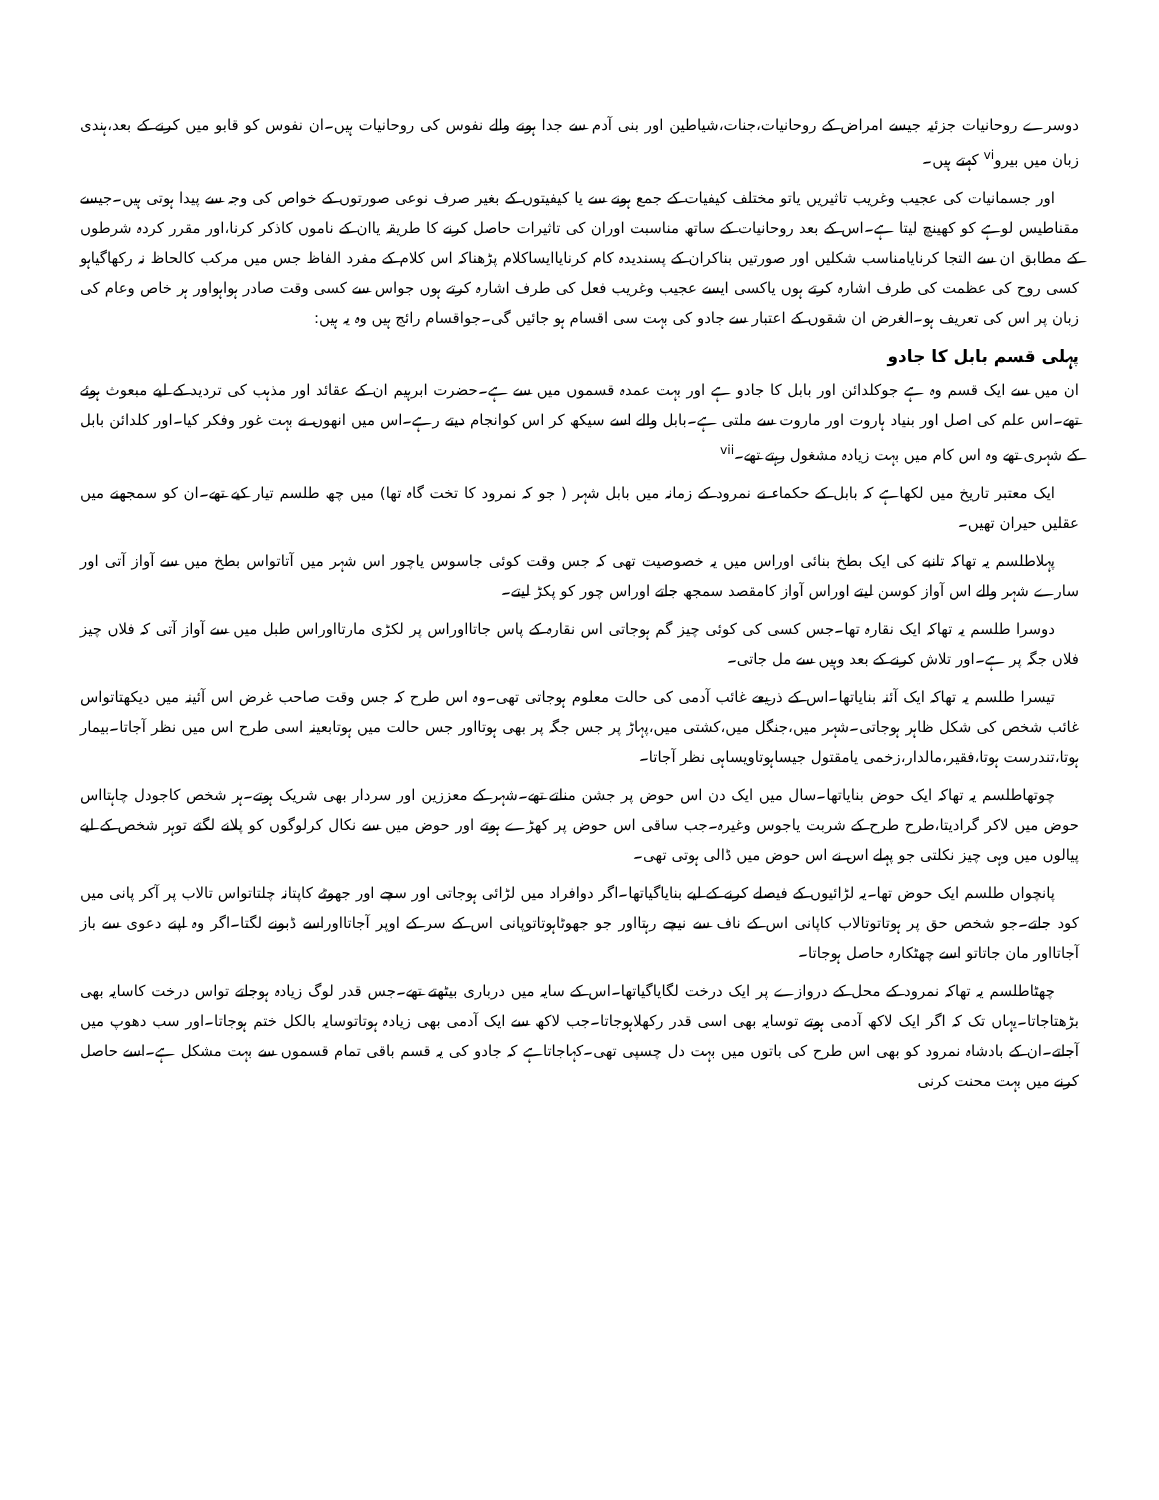دوسرے روحانیات جزئیہ جیسے امراض کے روحانیات،جنات،شیاطین اور بنی آدم سے جدا ہونے والے نفوس کی روحانیات ہیں۔ان نفوس کو قابو میں کرنے کے بعد،ہندی زبان میں بیرو<sup>vi</sup> کہتے ہیں۔
اور جسمانیات کی عجیب وغریب تاثیریں یاتو مختلف کیفیات کے جمع ہونے سے یا کیفیتوں کے بغیر صرف نوعی صورتوں کے خواص کی وجہ سے پیدا ہوتی ہیں۔جیسے مقناطیس لوہے کو کھینچ لیتا ہے۔اس کے بعد روحانیات کے ساتھ مناسبت اوران کی تاثیرات حاصل کرنے کا طریقہ یاان کے ناموں کاذکر کرنا،اور مقرر کردہ شرطوں کے مطابق ان سے التجا کرنایامناسب شکلیں اور صورتیں بناکران کے پسندیدہ کام کرنایاایساکلام پڑھناکہ اس کلام کے مفرد الفاظ جس میں مرکب کالحاظ نہ رکھاگیاہو کسی روح کی عظمت کی طرف اشارہ کرتے ہوں یاکسی ایسے عجیب وغریب فعل کی طرف اشارہ کرتے ہوں جواس سے کسی وقت صادر ہواہواور ہر خاص وعام کی زبان پر اس کی تعریف ہو۔الغرض ان شقوں کے اعتبار سے جادو کی بہت سی اقسام ہو جائیں گی۔جواقسام رائج ہیں وہ یہ ہیں:
پہلی قسم بابل کا جادو
ان میں سے ایک قسم وہ ہے جوکلدائن اور بابل کا جادو ہے اور بہت عمدہ قسموں میں سے ہے۔حضرت ابرہیم ان کے عقائد اور مذہب کی تردید کے لیے مبعوث ہوئے تھے۔اس علم کی اصل اور بنیاد ہاروت اور ماروت سے ملتی ہے۔بابل والے اسے سیکھ کر اس کوانجام دیتے رہے۔اس میں انھوں نے بہت غور وفکر کیا۔اور کلدائن بابل کے شہری تھے وہ اس کام میں بہت زیادہ مشغول رہتے تھے۔<sup>vii</sup>
ایک معتبر تاریخ میں لکھاہے کہ بابل کے حکماء نے نمرود کے زمانہ میں بابل شہر ( جو کہ نمرود کا تخت گاہ تھا) میں چھ طلسم تیار کیے تھے۔ان کو سمجھنے میں عقلیں حیران تھیں۔
پہلاطلسم یہ تھاکہ تانبے کی ایک بطخ بنائی اوراس میں یہ خصوصیت تھی کہ جس وقت کوئی جاسوس یاچور اس شہر میں آتاتواس بطخ میں سے آواز آتی اور سارے شہر والے اس آواز کوسن لیتے اوراس آواز کامقصد سمجھ جاتے اوراس چور کو پکڑ لیتے۔
دوسرا طلسم یہ تھاکہ ایک نقارہ تھا۔جس کسی کی کوئی چیز گم ہوجاتی اس نقارہ کے پاس جاتااوراس پر لکڑی مارتااوراس طبل میں سے آواز آتی کہ فلاں چیز فلاں جگہ پر ہے۔اور تلاش کرنے کے بعد وہیں سے مل جاتی۔
تیسرا طلسم یہ تھاکہ ایک آئنہ بنایاتھا۔اس کے ذریعے غائب آدمی کی حالت معلوم ہوجاتی تھی۔وہ اس طرح کہ جس وقت صاحب غرض اس آئینہ میں دیکھتاتواس غائب شخص کی شکل ظاہر ہوجاتی۔شہر میں،جنگل میں،کشتی میں،پہاڑ پر جس جگہ پر بھی ہوتااور جس حالت میں ہوتابعینہ اسی طرح اس میں نظر آجاتا۔بیمار ہوتا،تندرست ہوتا،فقیر،مالدار،زخمی یامقتول جیساہوتاویساہی نظر آجاتا۔
چوتھاطلسم یہ تھاکہ ایک حوض بنایاتھا۔سال میں ایک دن اس حوض پر جشن مناتے تھے۔شہر کے معززین اور سردار بھی شریک ہوتے۔ہر شخص کاجودل چاہتااس حوض میں لاکر گرادیتا،طرح طرح کے شربت یاجوس وغیرہ۔جب ساقی اس حوض پر کھڑے ہوتے اور حوض میں سے نکال کرلوگوں کو پلانے لگتے توہر شخص کے لیے پیالوں میں وہی چیز نکلتی جو پہلے اس نے اس حوض میں ڈالی ہوتی تھی۔
پانچواں طلسم ایک حوض تھا۔یہ لڑائیوں کے فیصلے کرنے کے لیے بنایاگیاتھا۔اگر دوافراد میں لڑائی ہوجاتی اور سچے اور جھوٹے کاپتانہ چلتاتواس تالاب پر آکر پانی میں کود جاتے۔جو شخص حق پر ہوتاتوتالاب کاپانی اس کے ناف سے نیچے رہتااور جو جھوٹاہوتاتوپانی اس کے سر کے اوپر آجاتااوراسے ڈبونے لگتا۔اگر وہ اپنے دعوی سے باز آجاتااور مان جاتاتو اسے چھٹکارہ حاصل ہوجاتا۔
چھٹاطلسم یہ تھاکہ نمرود کے محل کے دروازے پر ایک درخت لگایاگیاتھا۔اس کے سایہ میں درباری بیٹھتے تھے۔جس قدر لوگ زیادہ ہوجاتے تواس درخت کاسایہ بھی بڑھتاجاتا۔یہاں تک کہ اگر ایک لاکھ آدمی ہوتے توسایہ بھی اسی قدر رکھلاہوجاتا۔جب لاکھ سے ایک آدمی بھی زیادہ ہوتاتوسایہ بالکل ختم ہوجاتا۔اور سب دھوپ میں آجاتے۔ان کے بادشاہ نمرود کو بھی اس طرح کی باتوں میں بہت دل چسپی تھی۔کہاجاتاہے کہ جادو کی یہ قسم باقی تمام قسموں سے بہت مشکل ہے۔اسے حاصل کرنے میں بہت محنت کرنی